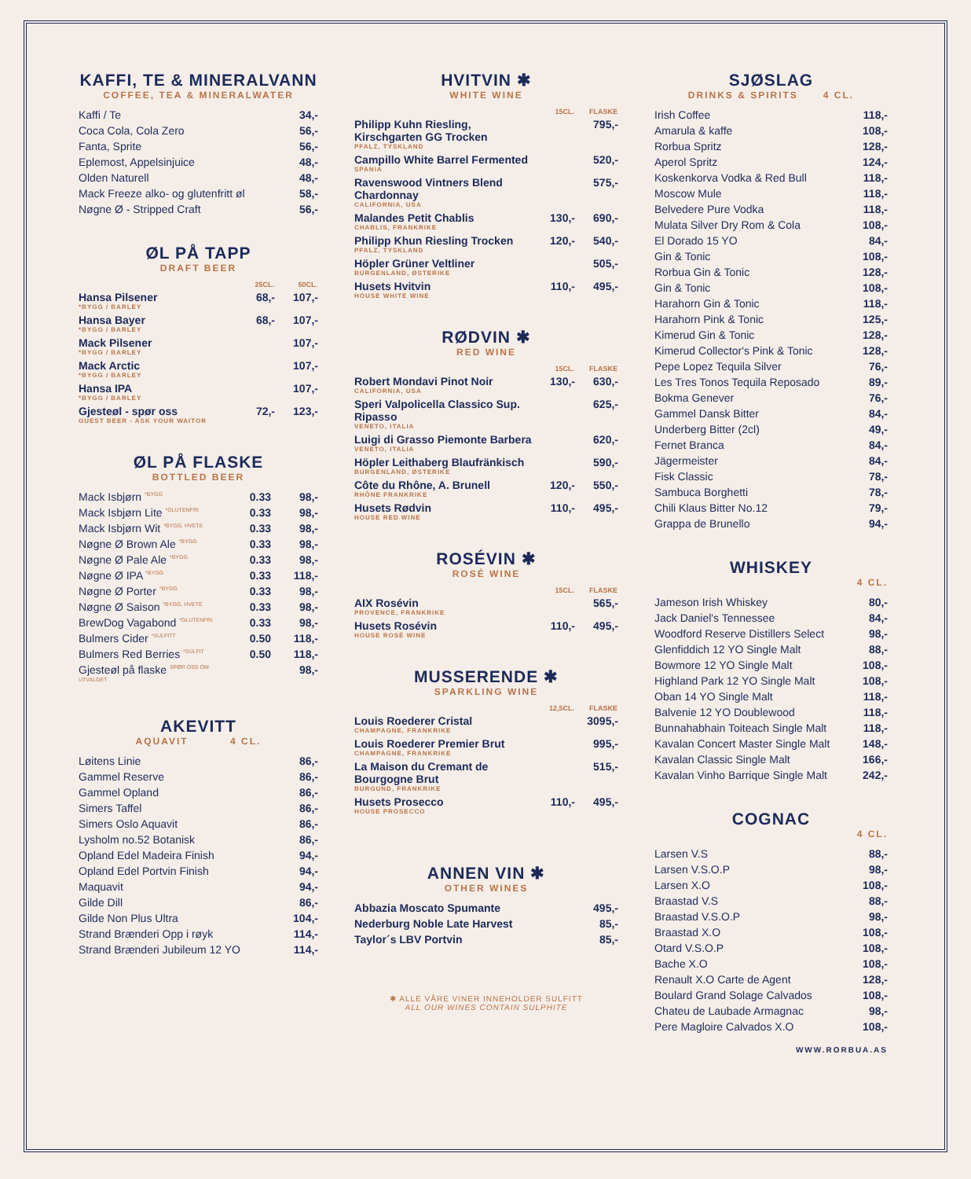KAFFI, TE & MINERALVANN
COFFEE, TEA & MINERALWATER
| Kaffi / Te | 34,- |
| Coca Cola, Cola Zero | 56,- |
| Fanta, Sprite | 56,- |
| Eplemost, Appelsinjuice | 48,- |
| Olden Naturell | 48,- |
| Mack Freeze alko- og glutenfritt øl | 58,- |
| Nøgne Ø - Stripped Craft | 56,- |
ØL PÅ TAPP
DRAFT BEER
| | 25CL. | 50CL. |
| --- | --- | --- |
| Hansa Pilsener *BYGG / BARLEY | 68,- | 107,- |
| Hansa Bayer *BYGG / BARLEY | 68,- | 107,- |
| Mack Pilsener *BYGG / BARLEY | | 107,- |
| Mack Arctic *BYGG / BARLEY | | 107,- |
| Hansa IPA *BYGG / BARLEY | | 107,- |
| Gjesteøl - spør oss GUEST BEER - ASK YOUR WAITOR | 72,- | 123,- |
ØL PÅ FLASKE
BOTTLED BEER
| Mack Isbjørn <sup>*BYGG</sup> | 0.33 | 98,- |
| Mack Isbjørn Lite <sup>*GLUTENFRI</sup> | 0.33 | 98,- |
| Mack Isbjørn Wit <sup>*BYGG, HVETE</sup> | 0.33 | 98,- |
| Nøgne Ø Brown Ale <sup>*BYGG</sup> | 0.33 | 98,- |
| Nøgne Ø Pale Ale <sup>*BYGG</sup> | 0.33 | 98,- |
| Nøgne Ø IPA <sup>*BYGG</sup> | 0.33 | 118,- |
| Nøgne Ø Porter <sup>*BYGG</sup> | 0.33 | 98,- |
| Nøgne Ø Saison <sup>*BYGG, HVETE</sup> | 0.33 | 98,- |
| BrewDog Vagabond <sup>*GLUTENFRI</sup> | 0.33 | 98,- |
| Bulmers Cider <sup>*SULFITT</sup> | 0.50 | 118,- |
| Bulmers Red Berries <sup>*SULFIT</sup> | 0.50 | 118,- |
| Gjesteøl på flaske <sup>SPØR OSS OM UTVALGET</sup> | | 98,- |
AKEVITT
AQUAVIT 4 CL.
| Løitens Linie | 86,- |
| Gammel Reserve | 86,- |
| Gammel Opland | 86,- |
| Simers Taffel | 86,- |
| Simers Oslo Aquavit | 86,- |
| Lysholm no.52 Botanisk | 86,- |
| Opland Edel Madeira Finish | 94,- |
| Opland Edel Portvin Finish | 94,- |
| Maquavit | 94,- |
| Gilde Dill | 86,- |
| Gilde Non Plus Ultra | 104,- |
| Strand Brænderi Opp i røyk | 114,- |
| Strand Brænderi Jubileum 12 YO | 114,- |
HVITVIN ✱
WHITE WINE
| | 15CL. | FLASKE |
| --- | --- | --- |
| Philipp Kuhn Riesling, Kirschgarten GG Trocken PFALZ, TYSKLAND | | 795,- |
| Campillo White Barrel Fermented SPANIA | | 520,- |
| Ravenswood Vintners Blend Chardonnay CALIFORNIA, USA | | 575,- |
| Malandes Petit Chablis CHABLIS, FRANKRIKE | 130,- | 690,- |
| Philipp Khun Riesling Trocken PFALZ, TYSKLAND | 120,- | 540,- |
| Höpler Grüner Veltliner BURGENLAND, ØSTERIKE | | 505,- |
| Husets Hvitvin HOUSE WHITE WINE | 110,- | 495,- |
RØDVIN ✱
RED WINE
| | 15CL. | FLASKE |
| --- | --- | --- |
| Robert Mondavi Pinot Noir CALIFORNIA, USA | 130,- | 630,- |
| Speri Valpolicella Classico Sup. Ripasso VENETO, ITALIA | | 625,- |
| Luigi di Grasso Piemonte Barbera VENETO, ITALIA | | 620,- |
| Höpler Leithaberg Blaufränkisch BURGENLAND, ØSTERIKE | | 590,- |
| Côte du Rhône, A. Brunell RHÔNE FRANKRIKE | 120,- | 550,- |
| Husets Rødvin HOUSE RED WINE | 110,- | 495,- |
ROSÉVIN ✱
ROSÉ WINE
| | 15CL. | FLASKE |
| --- | --- | --- |
| AIX Rosévin PROVENCE, FRANKRIKE | | 565,- |
| Husets Rosévin HOUSE ROSÉ WINE | 110,- | 495,- |
MUSSERENDE ✱
SPARKLING WINE
| | 12,5CL. | FLASKE |
| --- | --- | --- |
| Louis Roederer Cristal CHAMPAGNE, FRANKRIKE | | 3095,- |
| Louis Roederer Premier Brut CHAMPAGNE, FRANKRIKE | | 995,- |
| La Maison du Cremant de Bourgogne Brut BURGUND, FRANKRIKE | | 515,- |
| Husets Prosecco HOUSE PROSECCO | 110,- | 495,- |
ANNEN VIN ✱
OTHER WINES
| Abbazia Moscato Spumante | 495,- |
| Nederburg Noble Late Harvest | 85,- |
| Taylor´s LBV Portvin | 85,- |
✱ ALLE VÅRE VINER INNEHOLDER SULFITT
ALL OUR WINES CONTAIN SULPHITE
SJØSLAG
DRINKS & SPIRITS 4 CL.
| Irish Coffee | 118,- |
| Amarula & kaffe | 108,- |
| Rorbua Spritz | 128,- |
| Aperol Spritz | 124,- |
| Koskenkorva Vodka & Red Bull | 118,- |
| Moscow Mule | 118,- |
| Belvedere Pure Vodka | 118,- |
| Mulata Silver Dry Rom & Cola | 108,- |
| El Dorado 15 YO | 84,- |
| Gin & Tonic | 108,- |
| Rorbua Gin & Tonic | 128,- |
| Gin & Tonic | 108,- |
| Harahorn Gin & Tonic | 118,- |
| Harahorn Pink & Tonic | 125,- |
| Kimerud Gin & Tonic | 128,- |
| Kimerud Collector's Pink & Tonic | 128,- |
| Pepe Lopez Tequila Silver | 76,- |
| Les Tres Tonos Tequila Reposado | 89,- |
| Bokma Genever | 76,- |
| Gammel Dansk Bitter | 84,- |
| Underberg Bitter (2cl) | 49,- |
| Fernet Branca | 84,- |
| Jägermeister | 84,- |
| Fisk Classic | 78,- |
| Sambuca Borghetti | 78,- |
| Chili Klaus Bitter No.12 | 79,- |
| Grappa de Brunello | 94,- |
WHISKEY
4 CL.
| Jameson Irish Whiskey | 80,- |
| Jack Daniel's Tennessee | 84,- |
| Woodford Reserve Distillers Select | 98,- |
| Glenfiddich 12 YO Single Malt | 88,- |
| Bowmore 12 YO Single Malt | 108,- |
| Highland Park 12 YO Single Malt | 108,- |
| Oban 14 YO Single Malt | 118,- |
| Balvenie 12 YO Doublewood | 118,- |
| Bunnahabhain Toiteach Single Malt | 118,- |
| Kavalan Concert Master Single Malt | 148,- |
| Kavalan Classic Single Malt | 166,- |
| Kavalan Vinho Barrique Single Malt | 242,- |
COGNAC
4 CL.
| Larsen V.S | 88,- |
| Larsen V.S.O.P | 98,- |
| Larsen X.O | 108,- |
| Braastad V.S | 88,- |
| Braastad V.S.O.P | 98,- |
| Braastad X.O | 108,- |
| Otard V.S.O.P | 108,- |
| Bache X.O | 108,- |
| Renault X.O Carte de Agent | 128,- |
| Boulard Grand Solage Calvados | 108,- |
| Chateu de Laubade Armagnac | 98,- |
| Pere Magloire Calvados X.O | 108,- |
WWW.RORBUA.AS